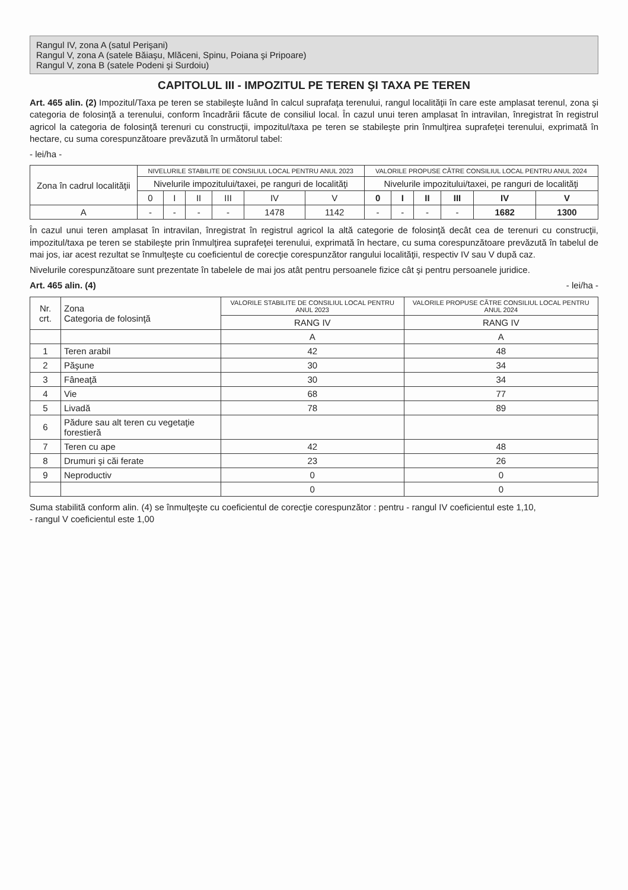Rangul IV, zona A (satul Perişani)
Rangul V, zona A (satele Băiaşu, Mlăceni, Spinu, Poiana şi Pripoare)
Rangul V, zona B (satele Podeni şi Surdoiu)
CAPITOLUL III - IMPOZITUL PE TEREN ŞI TAXA PE TEREN
Art. 465 alin. (2) Impozitul/Taxa pe teren se stabileşte luând în calcul suprafaţa terenului, rangul localităţii în care este amplasat terenul, zona şi categoria de folosinţă a terenului, conform încadrării făcute de consiliul local. În cazul unui teren amplasat în intravilan, înregistrat în registrul agricol la categoria de folosinţă terenuri cu construcţii, impozitul/taxa pe teren se stabileşte prin înmulţirea suprafeţei terenului, exprimată în hectare, cu suma corespunzătoare prevăzută în următorul tabel:
- lei/ha -
| Zona în cadrul localităţii | NIVELURILE STABILITE DE CONSILIUL LOCAL PENTRU ANUL 2023 | | | | | | VALORILE PROPUSE CĂTRE CONSILIUL LOCAL PENTRU ANUL 2024 | | | | | |
| --- | --- | --- | --- | --- | --- | --- | --- | --- | --- | --- | --- | --- |
| | Nivelurile impozitului/taxei, pe ranguri de localităţi | | | | | | Nivelurile impozitului/taxei, pe ranguri de localităţi | | | | | |
| | 0 | I | II | III | IV | V | 0 | I | II | III | IV | V |
| A | - | - | - | - | 1478 | 1142 | - | - | - | - | 1682 | 1300 |
În cazul unui teren amplasat în intravilan, înregistrat în registrul agricol la altă categorie de folosinţă decât cea de terenuri cu construcţii, impozitul/taxa pe teren se stabileşte prin înmulţirea suprafeţei terenului, exprimată în hectare, cu suma corespunzătoare prevăzută în tabelul de mai jos, iar acest rezultat se înmulţeşte cu coeficientul de corecţie corespunzător rangului localităţii, respectiv IV sau V după caz.
Nivelurile corespunzătoare sunt prezentate în tabelele de mai jos atât pentru persoanele fizice cât şi pentru persoanele juridice.
Art. 465 alin. (4) - lei/ha -
| Nr. crt. | Zona Categoria de folosinţă | VALORILE STABILITE DE CONSILIUL LOCAL PENTRU ANUL 2023 | VALORILE PROPUSE CĂTRE CONSILIUL LOCAL PENTRU ANUL 2024 |
| --- | --- | --- | --- |
| | | RANG IV | RANG IV |
| | | A | A |
| 1 | Teren arabil | 42 | 48 |
| 2 | Păşune | 30 | 34 |
| 3 | Fâneaţă | 30 | 34 |
| 4 | Vie | 68 | 77 |
| 5 | Livadă | 78 | 89 |
| 6 | Pădure sau alt teren cu vegetaţie forestieră | | |
| 7 | Teren cu ape | 42 | 48 |
| 8 | Drumuri şi căi ferate | 23 | 26 |
| 9 | Neproductiv | 0 | 0 |
| | | 0 | 0 |
Suma stabilită conform alin. (4) se înmulţeşte cu coeficientul de corecţie corespunzător : pentru - rangul IV coeficientul este 1,10,
- rangul V coeficientul este 1,00